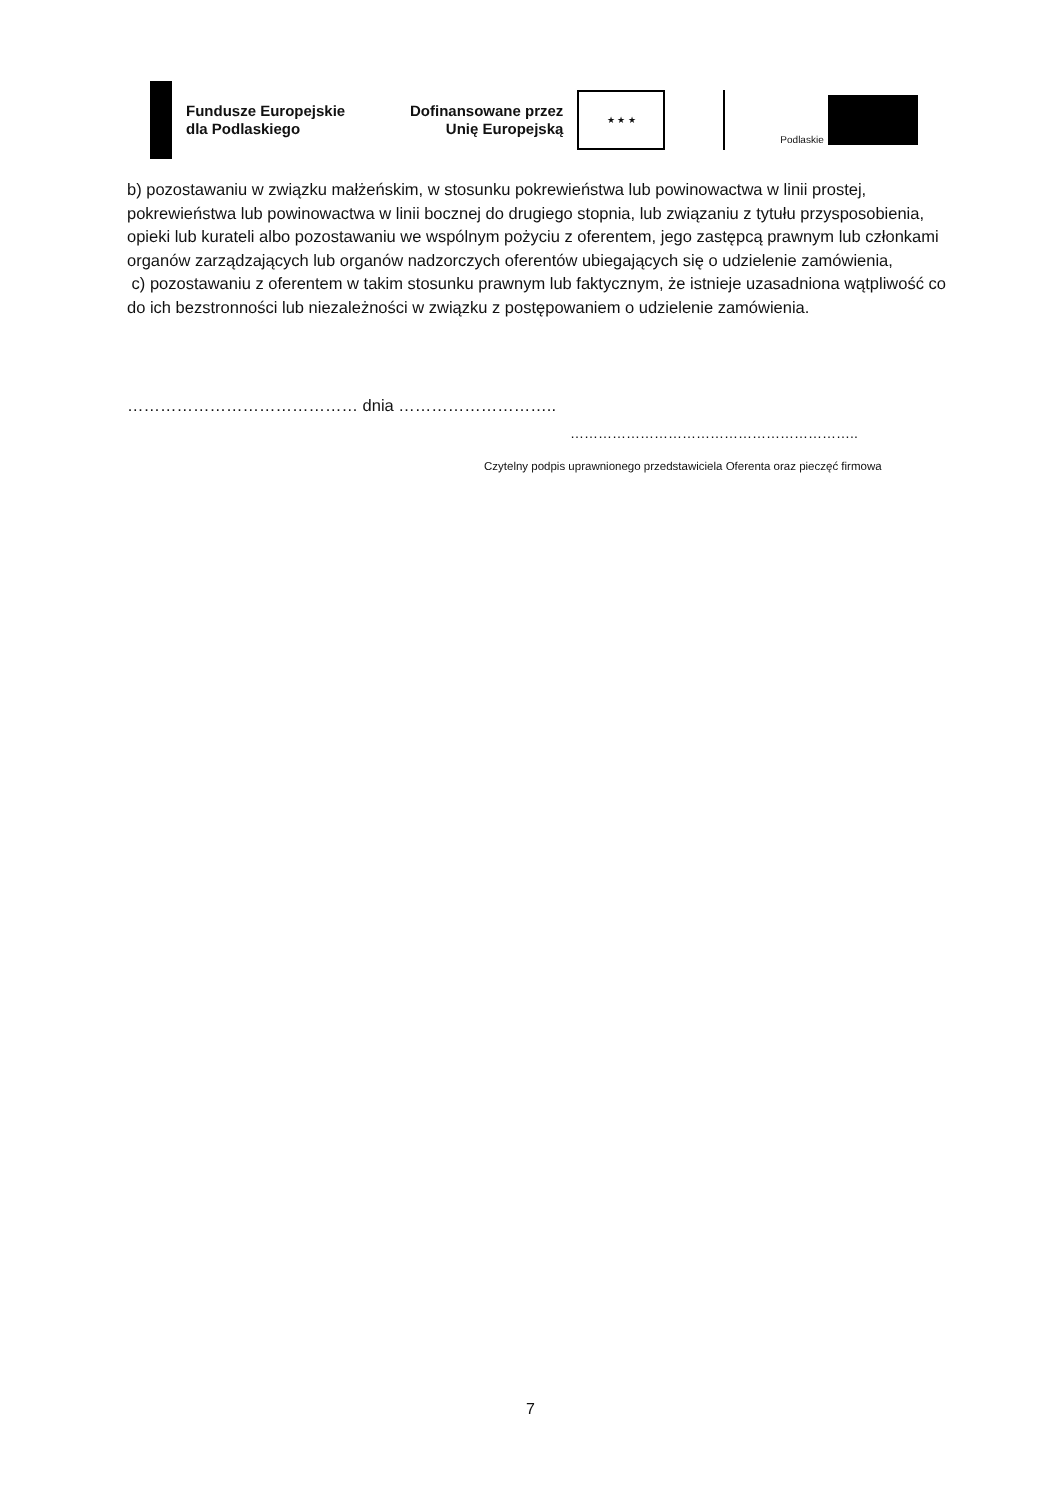Fundusze Europejskie
dla Podlaskiego
Dofinansowane przez
Unię Europejską
★ ★ ★
Podlaskie
b) pozostawaniu w związku małżeńskim, w stosunku pokrewieństwa lub powinowactwa w linii prostej, pokrewieństwa lub powinowactwa w linii bocznej do drugiego stopnia, lub związaniu z tytułu przysposobienia, opieki lub kurateli albo pozostawaniu we wspólnym pożyciu z oferentem, jego zastępcą prawnym lub członkami organów zarządzających lub organów nadzorczych oferentów ubiegających się o udzielenie zamówienia,
c) pozostawaniu z oferentem w takim stosunku prawnym lub faktycznym, że istnieje uzasadniona wątpliwość co do ich bezstronności lub niezależności w związku z postępowaniem o udzielenie zamówienia.
…………………………………… dnia ………………………..
……………………………………………………..
Czytelny podpis uprawnionego przedstawiciela Oferenta oraz pieczęć firmowa
7